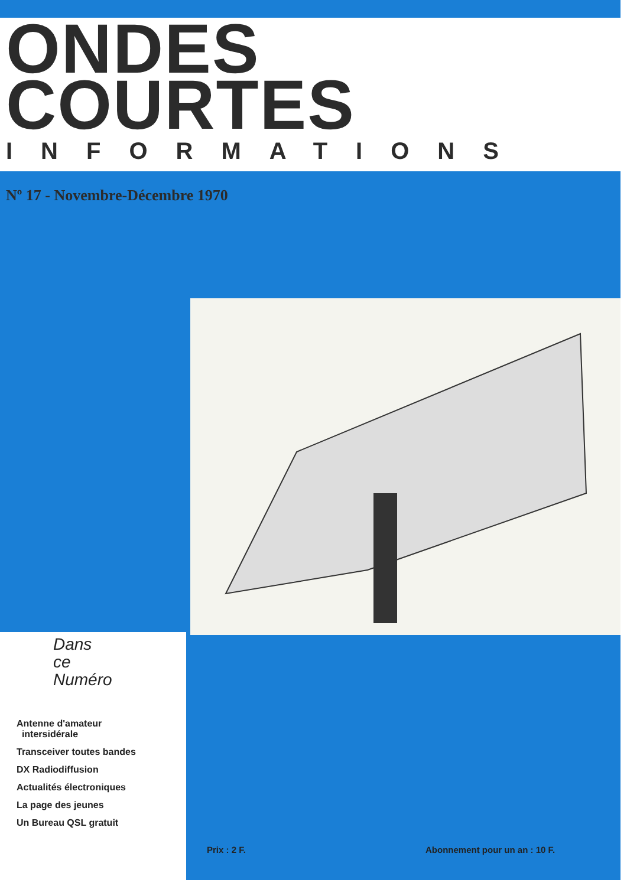ONDES
COURTES
INFORMATIONS
Nº 17 - Novembre-Décembre 1970
Dans
ce
Numéro
Antenne d'amateur
intersidérale
Transceiver toutes bandes
DX Radiodiffusion
Actualités électroniques
La page des jeunes
Un Bureau QSL gratuit
Prix : 2 F. Abonnement pour un an : 10 F.